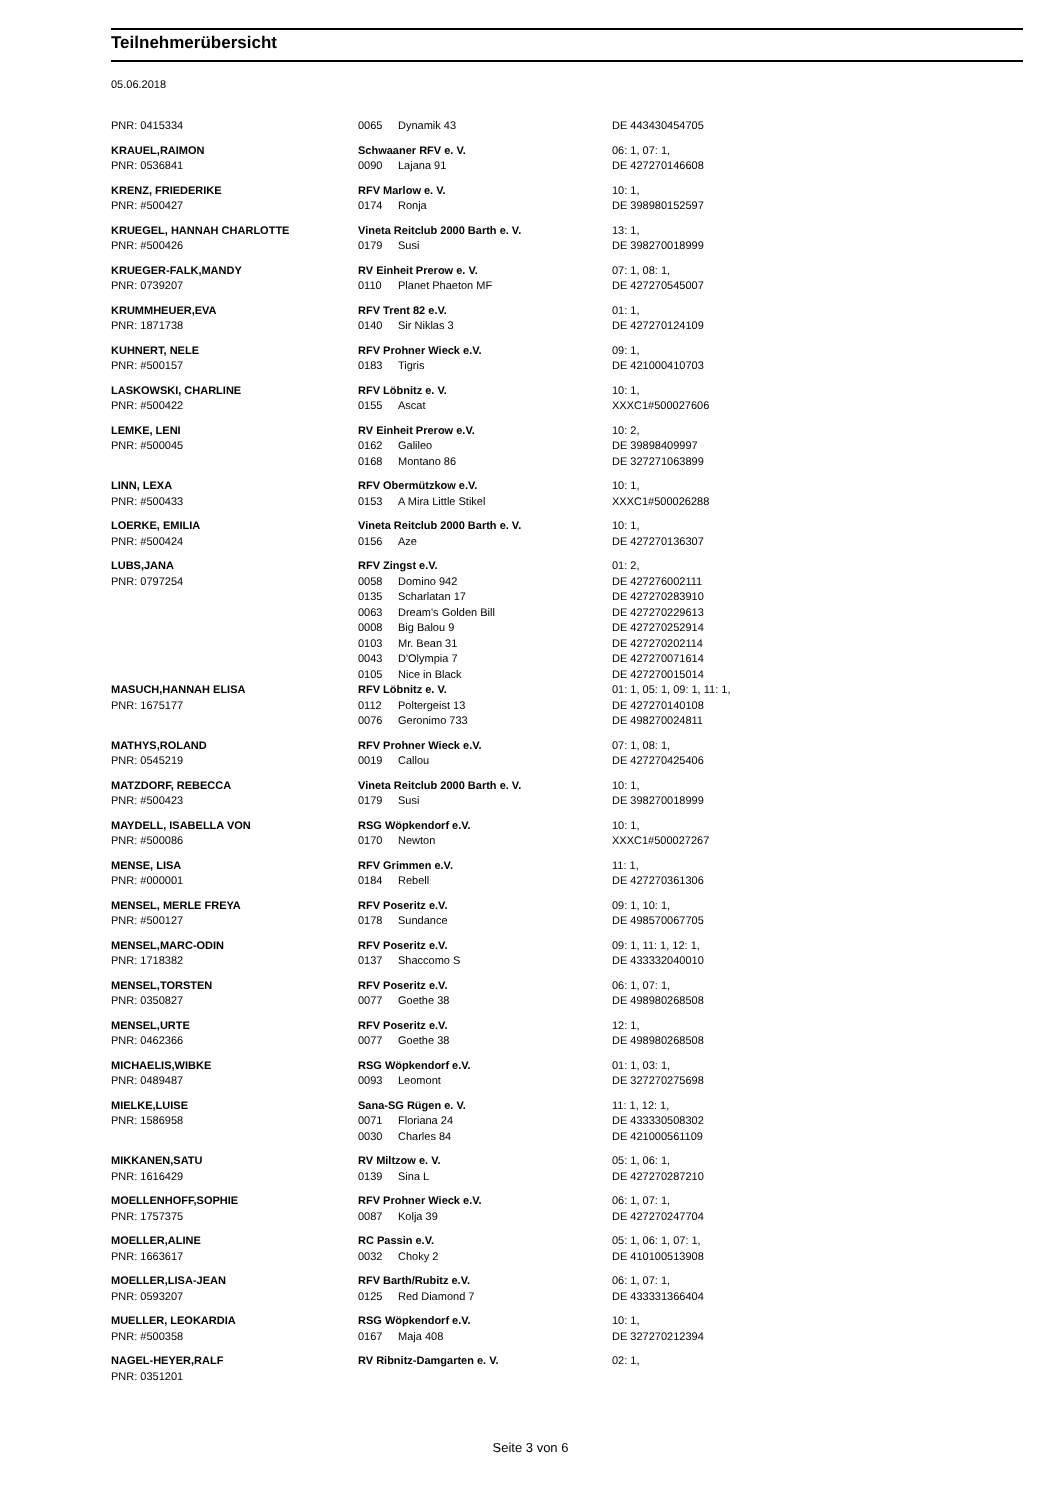Teilnehmerübersicht
05.06.2018
| PNR: 0415334 | 0065 | Dynamik 43 | DE 443430454705 |
| KRAUEL,RAIMON | Schwaaner RFV e. V. | | 06: 1, 07: 1, |
| PNR: 0536841 | 0090 | Lajana 91 | DE 427270146608 |
| KRENZ, FRIEDERIKE | RFV Marlow e. V. | | 10: 1, |
| PNR: #500427 | 0174 | Ronja | DE 398980152597 |
| KRUEGEL, HANNAH CHARLOTTE | Vineta Reitclub 2000 Barth e. V. | | 13: 1, |
| PNR: #500426 | 0179 | Susi | DE 398270018999 |
| KRUEGER-FALK,MANDY | RV Einheit Prerow e. V. | | 07: 1, 08: 1, |
| PNR: 0739207 | 0110 | Planet Phaeton MF | DE 427270545007 |
| KRUMMHEUER,EVA | RFV Trent 82 e.V. | | 01: 1, |
| PNR: 1871738 | 0140 | Sir Niklas 3 | DE 427270124109 |
| KUHNERT, NELE | RFV Prohner Wieck e.V. | | 09: 1, |
| PNR: #500157 | 0183 | Tigris | DE 421000410703 |
| LASKOWSKI, CHARLINE | RFV Löbnitz e. V. | | 10: 1, |
| PNR: #500422 | 0155 | Ascat | XXXC1#500027606 |
| LEMKE, LENI | RV Einheit Prerow e.V. | | 10: 2, |
| PNR: #500045 | 0162 | Galileo | DE 39898409997 |
| | 0168 | Montano 86 | DE 327271063899 |
| LINN, LEXA | RFV Obermützkow e.V. | | 10: 1, |
| PNR: #500433 | 0153 | A Mira Little Stikel | XXXC1#500026288 |
| LOERKE, EMILIA | Vineta Reitclub 2000 Barth e. V. | | 10: 1, |
| PNR: #500424 | 0156 | Aze | DE 427270136307 |
| LUBS,JANA | RFV Zingst e.V. | | 01: 2, |
| PNR: 0797254 | 0058 | Domino 942 | DE 427276002111 |
| | 0135 | Scharlatan 17 | DE 427270283910 |
| | 0063 | Dream's Golden Bill | DE 427270229613 |
| | 0008 | Big Balou 9 | DE 427270252914 |
| | 0103 | Mr. Bean 31 | DE 427270202114 |
| | 0043 | D'Olympia 7 | DE 427270071614 |
| | 0105 | Nice in Black | DE 427270015014 |
| MASUCH,HANNAH ELISA | RFV Löbnitz e. V. | | 01: 1, 05: 1, 09: 1, 11: 1, |
| PNR: 1675177 | 0112 | Poltergeist 13 | DE 427270140108 |
| | 0076 | Geronimo 733 | DE 498270024811 |
| MATHYS,ROLAND | RFV Prohner Wieck e.V. | | 07: 1, 08: 1, |
| PNR: 0545219 | 0019 | Callou | DE 427270425406 |
| MATZDORF, REBECCA | Vineta Reitclub 2000 Barth e. V. | | 10: 1, |
| PNR: #500423 | 0179 | Susi | DE 398270018999 |
| MAYDELL, ISABELLA VON | RSG Wöpkendorf e.V. | | 10: 1, |
| PNR: #500086 | 0170 | Newton | XXXC1#500027267 |
| MENSE, LISA | RFV Grimmen e.V. | | 11: 1, |
| PNR: #000001 | 0184 | Rebell | DE 427270361306 |
| MENSEL, MERLE FREYA | RFV Poseritz e.V. | | 09: 1, 10: 1, |
| PNR: #500127 | 0178 | Sundance | DE 498570067705 |
| MENSEL,MARC-ODIN | RFV Poseritz e.V. | | 09: 1, 11: 1, 12: 1, |
| PNR: 1718382 | 0137 | Shaccomo S | DE 433332040010 |
| MENSEL,TORSTEN | RFV Poseritz e.V. | | 06: 1, 07: 1, |
| PNR: 0350827 | 0077 | Goethe 38 | DE 498980268508 |
| MENSEL,URTE | RFV Poseritz e.V. | | 12: 1, |
| PNR: 0462366 | 0077 | Goethe 38 | DE 498980268508 |
| MICHAELIS,WIBKE | RSG Wöpkendorf e.V. | | 01: 1, 03: 1, |
| PNR: 0489487 | 0093 | Leomont | DE 327270275698 |
| MIELKE,LUISE | Sana-SG Rügen e. V. | | 11: 1, 12: 1, |
| PNR: 1586958 | 0071 | Floriana 24 | DE 433330508302 |
| | 0030 | Charles 84 | DE 421000561109 |
| MIKKANEN,SATU | RV Miltzow e. V. | | 05: 1, 06: 1, |
| PNR: 1616429 | 0139 | Sina L | DE 427270287210 |
| MOELLENHOFF,SOPHIE | RFV Prohner Wieck e.V. | | 06: 1, 07: 1, |
| PNR: 1757375 | 0087 | Kolja 39 | DE 427270247704 |
| MOELLER,ALINE | RC Passin e.V. | | 05: 1, 06: 1, 07: 1, |
| PNR: 1663617 | 0032 | Choky 2 | DE 410100513908 |
| MOELLER,LISA-JEAN | RFV Barth/Rubitz e.V. | | 06: 1, 07: 1, |
| PNR: 0593207 | 0125 | Red Diamond 7 | DE 433331366404 |
| MUELLER, LEOKARDIA | RSG Wöpkendorf e.V. | | 10: 1, |
| PNR: #500358 | 0167 | Maja 408 | DE 327270212394 |
| NAGEL-HEYER,RALF | RV Ribnitz-Damgarten e. V. | | 02: 1, |
| PNR: 0351201 | | | |
Seite 3 von 6